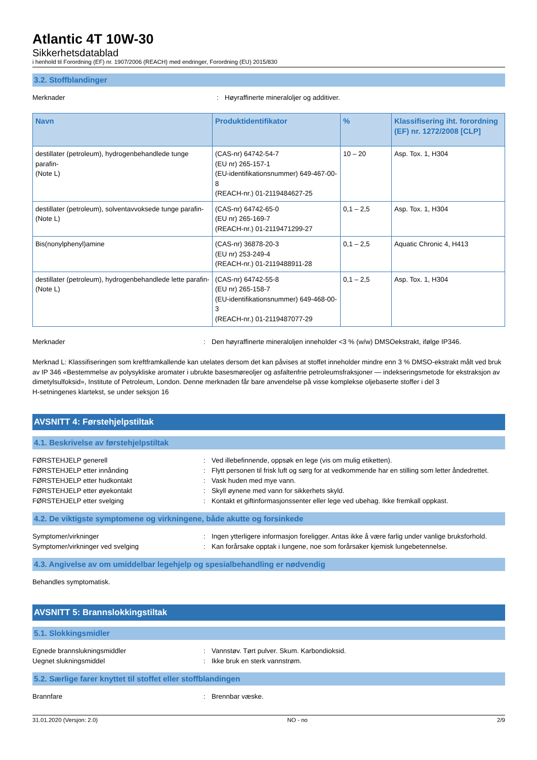Atlantic 4T 10W-30
Sikkerhetsdatablad
i henhold til Forordning (EF) nr. 1907/2006 (REACH) med endringer, Forordning (EU) 2015/830
3.2. Stoffblandinger
Merknader : Høyraffinerte mineraloljer og additiver.
| Navn | Produktidentifikator | % | Klassifisering iht. forordning (EF) nr. 1272/2008 [CLP] |
| --- | --- | --- | --- |
| destillater (petroleum), hydrogenbehandlede tunge parafin- (Note L) | (CAS-nr) 64742-54-7 (EU nr) 265-157-1 (EU-identifikationsnummer) 649-467-00-8 (REACH-nr.) 01-2119484627-25 | 10 – 20 | Asp. Tox. 1, H304 |
| destillater (petroleum), solventavvoksede tunge parafin- (Note L) | (CAS-nr) 64742-65-0 (EU nr) 265-169-7 (REACH-nr.) 01-2119471299-27 | 0,1 – 2,5 | Asp. Tox. 1, H304 |
| Bis(nonylphenyl)amine | (CAS-nr) 36878-20-3 (EU nr) 253-249-4 (REACH-nr.) 01-2119488911-28 | 0,1 – 2,5 | Aquatic Chronic 4, H413 |
| destillater (petroleum), hydrogenbehandlede lette parafin- (Note L) | (CAS-nr) 64742-55-8 (EU nr) 265-158-7 (EU-identifikationsnummer) 649-468-00-3 (REACH-nr.) 01-2119487077-29 | 0,1 – 2,5 | Asp. Tox. 1, H304 |
Merknader : Den høyraffinerte mineraloljen inneholder <3 % (w/w) DMSOekstrakt, ifølge IP346.
Merknad L: Klassifiseringen som kreftframkallende kan utelates dersom det kan påvises at stoffet inneholder mindre enn 3 % DMSO-ekstrakt målt ved bruk av IP 346 «Bestemmelse av polysykliske aromater i ubrukte basesmøreoljer og asfaltenfrie petroleumsfraksjoner — indekseringsmetode for ekstraksjon av dimetylsulfoksid», Institute of Petroleum, London. Denne merknaden får bare anvendelse på visse komplekse oljebaserte stoffer i del 3
H-setningenes klartekst, se under seksjon 16
AVSNITT 4: Førstehjelpstiltak
4.1. Beskrivelse av førstehjelpstiltak
FØRSTEHJELP generell : Ved illebefinnende, oppsøk en lege (vis om mulig etiketten).
FØRSTEHJELP etter innånding : Flytt personen til frisk luft og sørg for at vedkommende har en stilling som letter åndedrettet.
FØRSTEHJELP etter hudkontakt : Vask huden med mye vann.
FØRSTEHJELP etter øyekontakt : Skyll øynene med vann for sikkerhets skyld.
FØRSTEHJELP etter svelging : Kontakt et giftinformasjonssenter eller lege ved ubehag. Ikke fremkall oppkast.
4.2. De viktigste symptomene og virkningene, både akutte og forsinkede
Symptomer/virkninger : Ingen ytterligere informasjon foreligger. Antas ikke å være farlig under vanlige bruksforhold.
Symptomer/virkninger ved svelging : Kan forårsake opptak i lungene, noe som forårsaker kjemisk lungebetennelse.
4.3. Angivelse av om umiddelbar legehjelp og spesialbehandling er nødvendig
Behandles symptomatisk.
AVSNITT 5: Brannslokkingstiltak
5.1. Slokkingsmidler
Egnede brannslukningsmiddler : Vannstøv. Tørt pulver. Skum. Karbondioksid.
Uegnet slukningsmiddel : Ikke bruk en sterk vannstrøm.
5.2. Særlige farer knyttet til stoffet eller stoffblandingen
Brannfare : Brennbar væske.
31.01.2020 (Versjon: 2.0) NO - no 2/9